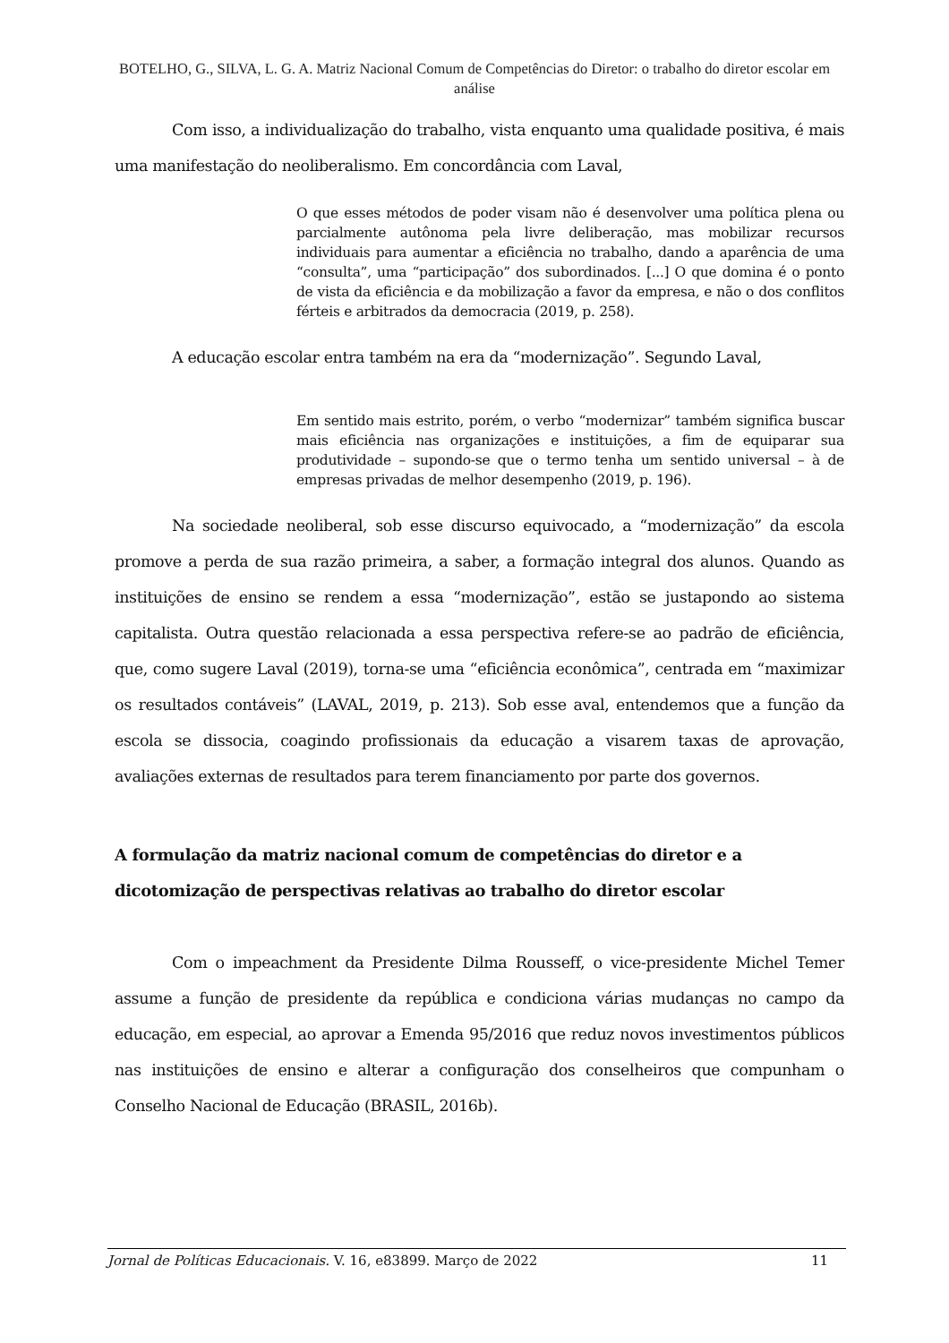BOTELHO, G., SILVA, L. G. A. Matriz Nacional Comum de Competências do Diretor: o trabalho do diretor escolar em análise
Com isso, a individualização do trabalho, vista enquanto uma qualidade positiva, é mais uma manifestação do neoliberalismo. Em concordância com Laval,
O que esses métodos de poder visam não é desenvolver uma política plena ou parcialmente autônoma pela livre deliberação, mas mobilizar recursos individuais para aumentar a eficiência no trabalho, dando a aparência de uma “consulta”, uma “participação” dos subordinados. [...] O que domina é o ponto de vista da eficiência e da mobilização a favor da empresa, e não o dos conflitos férteis e arbitrados da democracia (2019, p. 258).
A educação escolar entra também na era da “modernização”. Segundo Laval,
Em sentido mais estrito, porém, o verbo “modernizar” também significa buscar mais eficiência nas organizações e instituições, a fim de equiparar sua produtividade – supondo-se que o termo tenha um sentido universal – à de empresas privadas de melhor desempenho (2019, p. 196).
Na sociedade neoliberal, sob esse discurso equivocado, a “modernização” da escola promove a perda de sua razão primeira, a saber, a formação integral dos alunos. Quando as instituições de ensino se rendem a essa “modernização”, estão se justapondo ao sistema capitalista. Outra questão relacionada a essa perspectiva refere-se ao padrão de eficiência, que, como sugere Laval (2019), torna-se uma “eficiência econômica”, centrada em “maximizar os resultados contáveis” (LAVAL, 2019, p. 213). Sob esse aval, entendemos que a função da escola se dissocia, coagindo profissionais da educação a visarem taxas de aprovação, avaliações externas de resultados para terem financiamento por parte dos governos.
A formulação da matriz nacional comum de competências do diretor e a dicotomização de perspectivas relativas ao trabalho do diretor escolar
Com o impeachment da Presidente Dilma Rousseff, o vice-presidente Michel Temer assume a função de presidente da república e condiciona várias mudanças no campo da educação, em especial, ao aprovar a Emenda 95/2016 que reduz novos investimentos públicos nas instituições de ensino e alterar a configuração dos conselheiros que compunham o Conselho Nacional de Educação (BRASIL, 2016b).
Jornal de Políticas Educacionais. V. 16, e83899. Março de 2022 11